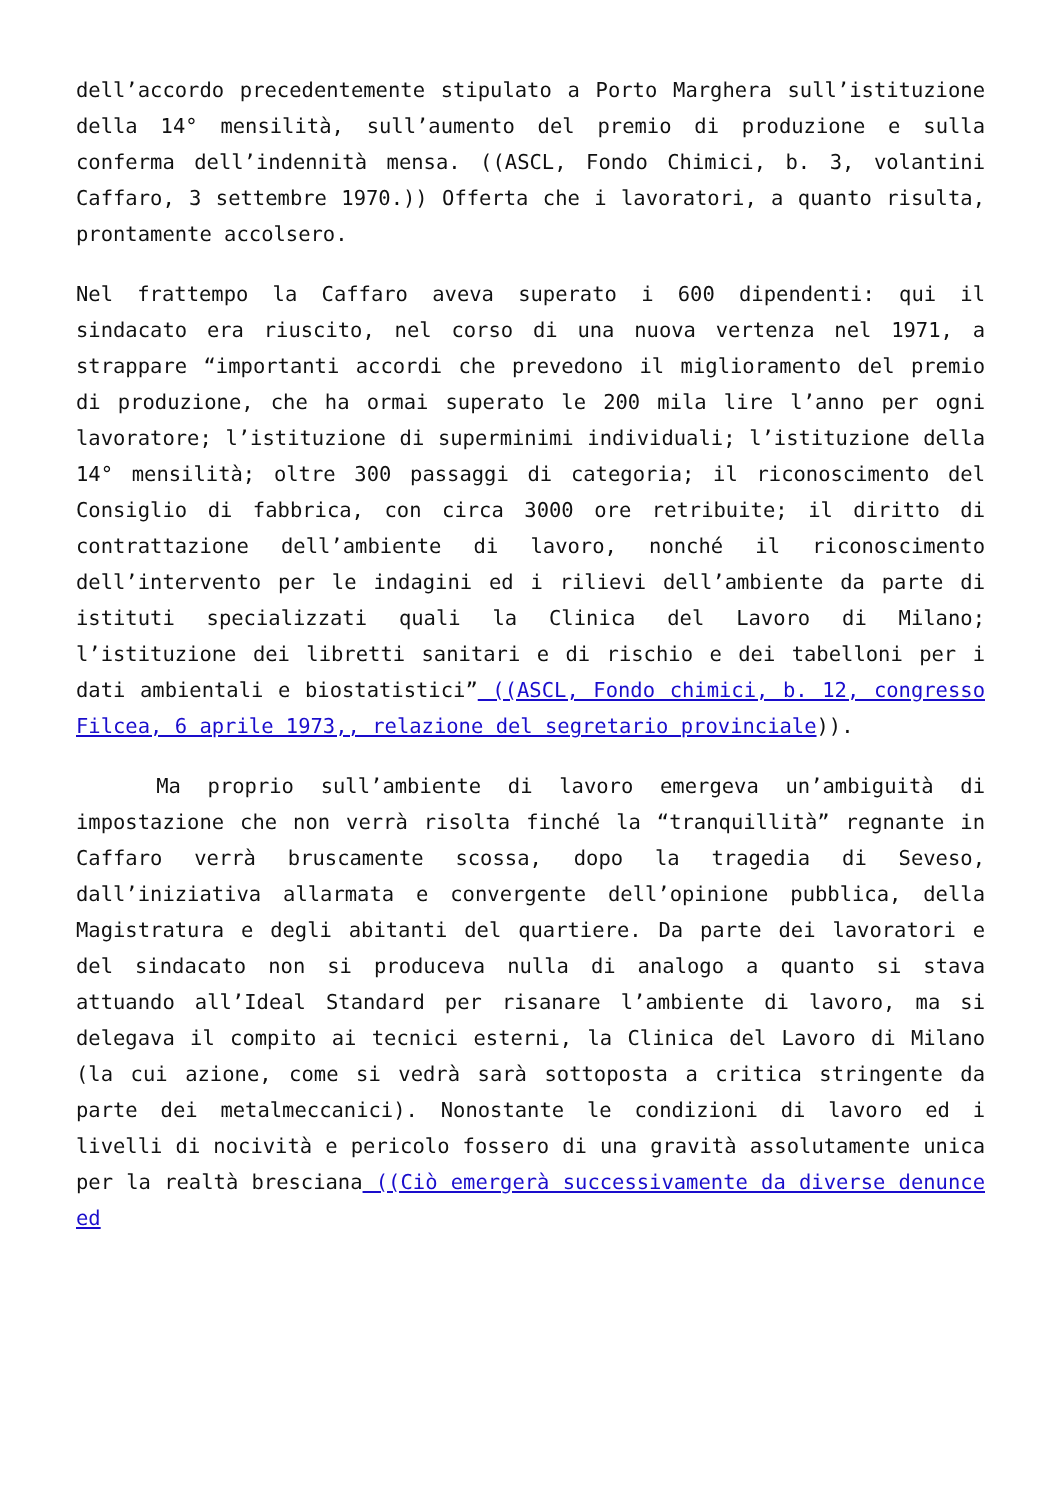dell’accordo precedentemente stipulato a Porto Marghera sull’istituzione della 14° mensilità, sull’aumento del premio di produzione e sulla conferma dell’indennità mensa. ((ASCL, Fondo Chimici, b. 3, volantini Caffaro, 3 settembre 1970.)) Offerta che i lavoratori, a quanto risulta, prontamente accolsero.
Nel frattempo la Caffaro aveva superato i 600 dipendenti: qui il sindacato era riuscito, nel corso di una nuova vertenza nel 1971, a strappare “importanti accordi che prevedono il miglioramento del premio di produzione, che ha ormai superato le 200 mila lire l’anno per ogni lavoratore; l’istituzione di superminimi individuali; l’istituzione della 14° mensilità; oltre 300 passaggi di categoria; il riconoscimento del Consiglio di fabbrica, con circa 3000 ore retribuite; il diritto di contrattazione dell’ambiente di lavoro, nonché il riconoscimento dell’intervento per le indagini ed i rilievi dell’ambiente da parte di istituti specializzati quali la Clinica del Lavoro di Milano; l’istituzione dei libretti sanitari e di rischio e dei tabelloni per i dati ambientali e biostatistici” ((ASCL, Fondo chimici, b. 12, congresso Filcea, 6 aprile 1973,, relazione del segretario provinciale)).
Ma proprio sull’ambiente di lavoro emergeva un’ambiguità di impostazione che non verrà risolta finché la “tranquillità” regnante in Caffaro verrà bruscamente scossa, dopo la tragedia di Seveso, dall’iniziativa allarmata e convergente dell’opinione pubblica, della Magistratura e degli abitanti del quartiere. Da parte dei lavoratori e del sindacato non si produceva nulla di analogo a quanto si stava attuando all’Ideal Standard per risanare l’ambiente di lavoro, ma si delegava il compito ai tecnici esterni, la Clinica del Lavoro di Milano (la cui azione, come si vedrà sarà sottoposta a critica stringente da parte dei metalmeccanici). Nonostante le condizioni di lavoro ed i livelli di nocività e pericolo fossero di una gravità assolutamente unica per la realtà bresciana ((Ciò emergerà successivamente da diverse denunce ed